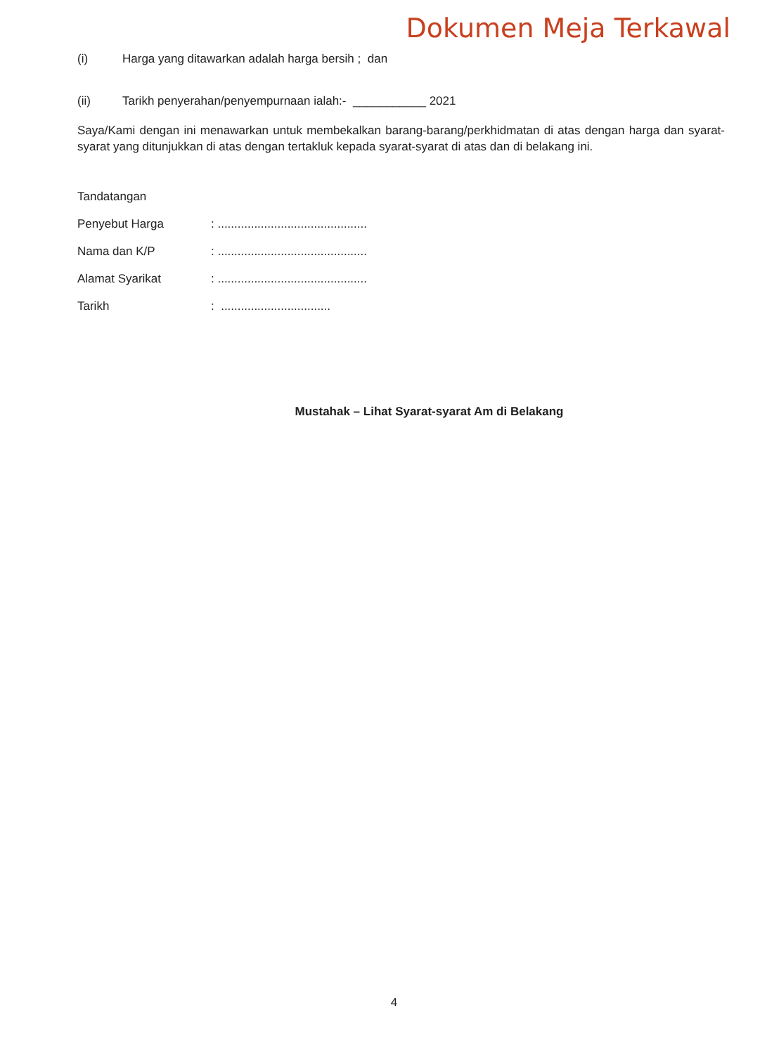Dokumen Meja Terkawal
(i) Harga yang ditawarkan adalah harga bersih ; dan
(ii) Tarikh penyerahan/penyempurnaan ialah:- ___________ 2021
Saya/Kami dengan ini menawarkan untuk membekalkan barang-barang/perkhidmatan di atas dengan harga dan syarat-syarat yang ditunjukkan di atas dengan tertakluk kepada syarat-syarat di atas dan di belakang ini.
Tandatangan
Penyebut Harga: .............................................
Nama dan K/P: .............................................
Alamat Syarikat: .............................................
Tarikh: .................................
Mustahak – Lihat Syarat-syarat Am di Belakang
4